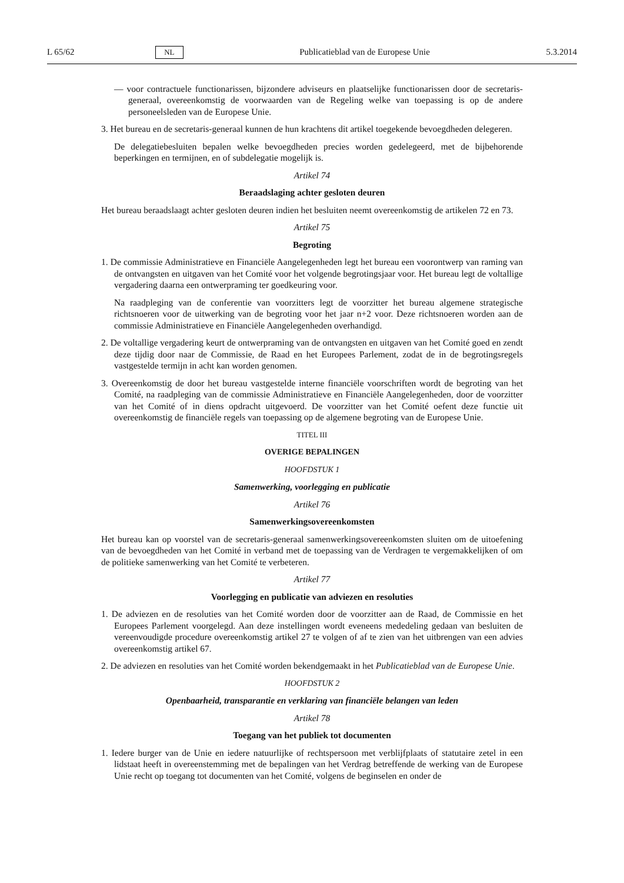L 65/62 NL Publicatieblad van de Europese Unie 5.3.2014
— voor contractuele functionarissen, bijzondere adviseurs en plaatselijke functionarissen door de secretaris-generaal, overeenkomstig de voorwaarden van de Regeling welke van toepassing is op de andere personeelsleden van de Europese Unie.
3. Het bureau en de secretaris-generaal kunnen de hun krachtens dit artikel toegekende bevoegdheden delegeren.
De delegatiebesluiten bepalen welke bevoegdheden precies worden gedelegeerd, met de bijbehorende beperkingen en termijnen, en of subdelegatie mogelijk is.
Artikel 74
Beraadslaging achter gesloten deuren
Het bureau beraadslaagt achter gesloten deuren indien het besluiten neemt overeenkomstig de artikelen 72 en 73.
Artikel 75
Begroting
1. De commissie Administratieve en Financiële Aangelegenheden legt het bureau een voorontwerp van raming van de ontvangsten en uitgaven van het Comité voor het volgende begrotingsjaar voor. Het bureau legt de voltallige vergadering daarna een ontwerpraming ter goedkeuring voor.
Na raadpleging van de conferentie van voorzitters legt de voorzitter het bureau algemene strategische richtsnoeren voor de uitwerking van de begroting voor het jaar n+2 voor. Deze richtsnoeren worden aan de commissie Administratieve en Financiële Aangelegenheden overhandigd.
2. De voltallige vergadering keurt de ontwerpraming van de ontvangsten en uitgaven van het Comité goed en zendt deze tijdig door naar de Commissie, de Raad en het Europees Parlement, zodat de in de begrotingsregels vastgestelde termijn in acht kan worden genomen.
3. Overeenkomstig de door het bureau vastgestelde interne financiële voorschriften wordt de begroting van het Comité, na raadpleging van de commissie Administratieve en Financiële Aangelegenheden, door de voorzitter van het Comité of in diens opdracht uitgevoerd. De voorzitter van het Comité oefent deze functie uit overeenkomstig de financiële regels van toepassing op de algemene begroting van de Europese Unie.
TITEL III
OVERIGE BEPALINGEN
HOOFDSTUK 1
Samenwerking, voorlegging en publicatie
Artikel 76
Samenwerkingsovereenkomsten
Het bureau kan op voorstel van de secretaris-generaal samenwerkingsovereenkomsten sluiten om de uitoefening van de bevoegdheden van het Comité in verband met de toepassing van de Verdragen te vergemakkelijken of om de politieke samenwerking van het Comité te verbeteren.
Artikel 77
Voorlegging en publicatie van adviezen en resoluties
1. De adviezen en de resoluties van het Comité worden door de voorzitter aan de Raad, de Commissie en het Europees Parlement voorgelegd. Aan deze instellingen wordt eveneens mededeling gedaan van besluiten de vereenvoudigde procedure overeenkomstig artikel 27 te volgen of af te zien van het uitbrengen van een advies overeenkomstig artikel 67.
2. De adviezen en resoluties van het Comité worden bekendgemaakt in het Publicatieblad van de Europese Unie.
HOOFDSTUK 2
Openbaarheid, transparantie en verklaring van financiële belangen van leden
Artikel 78
Toegang van het publiek tot documenten
1. Iedere burger van de Unie en iedere natuurlijke of rechtspersoon met verblijfplaats of statutaire zetel in een lidstaat heeft in overeenstemming met de bepalingen van het Verdrag betreffende de werking van de Europese Unie recht op toegang tot documenten van het Comité, volgens de beginselen en onder de